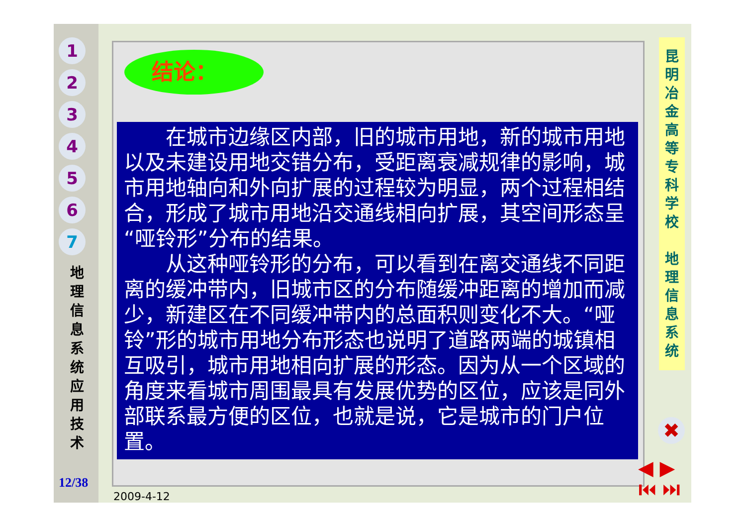1
2
3
4
5
6
7
地 理 信 息 系 统 应 用 技 术
12/38
结论：
　　在城市边缘区内部，旧的城市用地，新的城市用地以及未建设用地交错分布，受距离衰减规律的影响，城市用地轴向和外向扩展的过程较为明显，两个过程相结合，形成了城市用地沿交通线相向扩展，其空间形态呈“哑铃形”分布的结果。
　　从这种哑铃形的分布，可以看到在离交通线不同距离的缓冲带内，旧城市区的分布随缓冲距离的增加而减少，新建区在不同缓冲带内的总面积则变化不大。“哑铃”形的城市用地分布形态也说明了道路两端的城镇相互吸引，城市用地相向扩展的形态。因为从一个区域的角度来看城市周围最具有发展优势的区位，应该是同外部联系最方便的区位，也就是说，它是城市的门户位置。
昆 明 冶 金 高 等 专 科 学 校
地 理 信 息 系 统
✖
◀ ▶
⏮ ⏭
2009-4-12